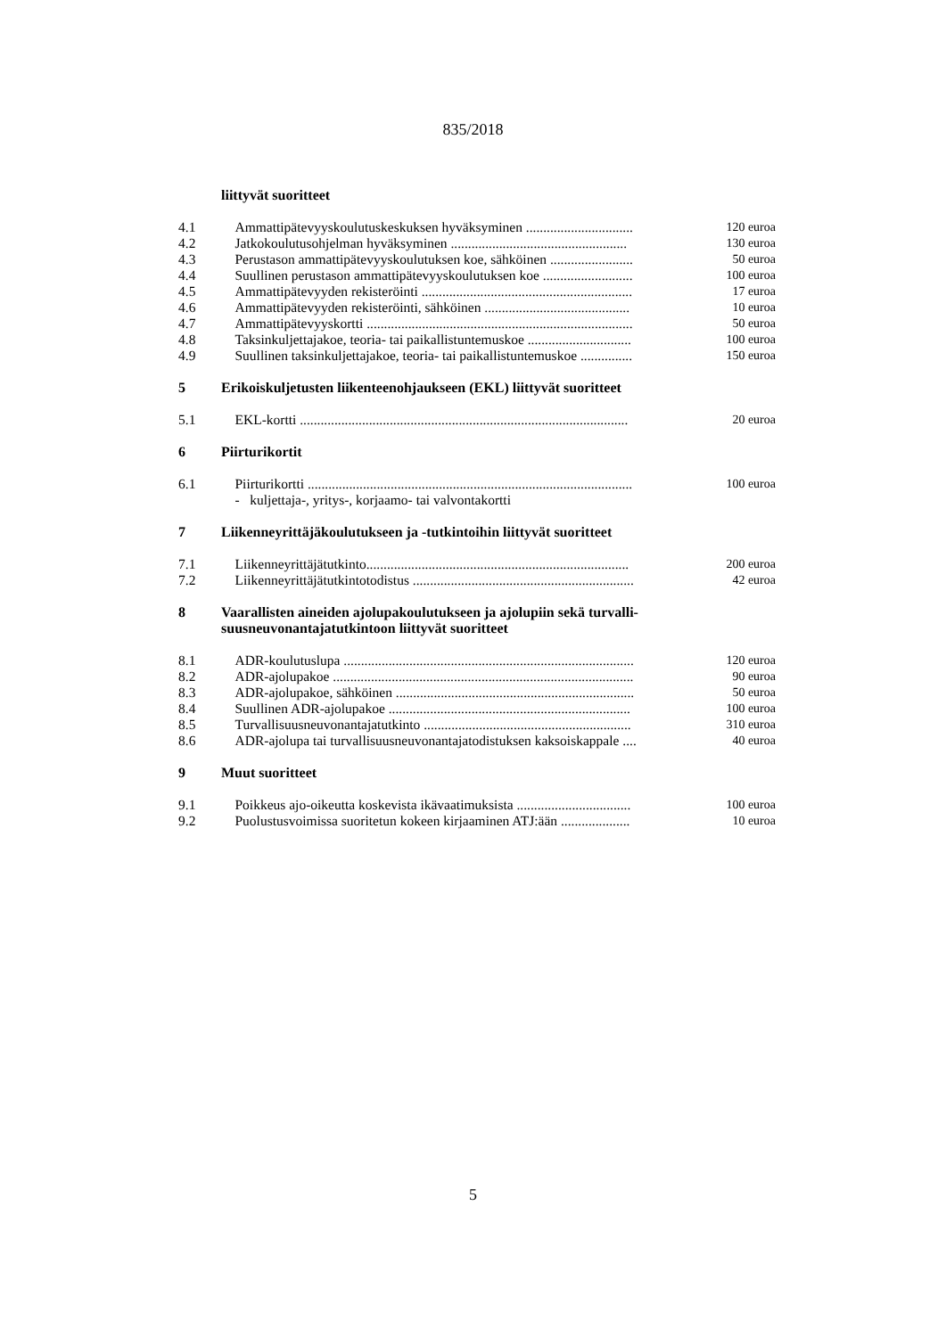835/2018
| | liittyvät suoritteet | |
| 4.1 | Ammattipätevyyskoulutuskeskuksen hyväksyminen ............................... | 120 euroa |
| 4.2 | Jatkokoulutusohjelman hyväksyminen ................................................... | 130 euroa |
| 4.3 | Perustason ammattipätevyyskoulutuksen koe, sähköinen ........................ | 50 euroa |
| 4.4 | Suullinen perustason ammattipätevyyskoulutuksen koe .......................... | 100 euroa |
| 4.5 | Ammattipätevyyden rekisteröinti ............................................................. | 17 euroa |
| 4.6 | Ammattipätevyyden rekisteröinti, sähköinen .......................................... | 10 euroa |
| 4.7 | Ammattipätevyyskortti ............................................................................. | 50 euroa |
| 4.8 | Taksinkuljettajakoe, teoria- tai paikallistuntemuskoe .............................. | 100 euroa |
| 4.9 | Suullinen taksinkuljettajakoe, teoria- tai paikallistuntemuskoe ............... | 150 euroa |
| 5 | Erikoiskuljetusten liikenteenohjaukseen (EKL) liittyvät suoritteet | |
| 5.1 | EKL-kortti ............................................................................................... | 20 euroa |
| 6 | Piirturikortit | |
| 6.1 | Piirturikortti .............................................................................................. | 100 euroa |
| | - kuljettaja-, yritys-, korjaamo- tai valvontakortti | |
| 7 | Liikenneyrittäjäkoulutukseen ja -tutkintoihin liittyvät suoritteet | |
| 7.1 | Liikenneyrittäjätutkinto............................................................................ | 200 euroa |
| 7.2 | Liikenneyrittäjätutkintotodistus ................................................................ | 42 euroa |
| 8 | Vaarallisten aineiden ajolupakoulutukseen ja ajolupiin sekä turvalli- suusneuvonantajatutkintoon liittyvät suoritteet | |
| 8.1 | ADR-koulutuslupa .................................................................................... | 120 euroa |
| 8.2 | ADR-ajolupakoe ....................................................................................... | 90 euroa |
| 8.3 | ADR-ajolupakoe, sähköinen ..................................................................... | 50 euroa |
| 8.4 | Suullinen ADR-ajolupakoe ...................................................................... | 100 euroa |
| 8.5 | Turvallisuusneuvonantajatutkinto ............................................................ | 310 euroa |
| 8.6 | ADR-ajolupa tai turvallisuusneuvonantajatodistuksen kaksoiskappale .... | 40 euroa |
| 9 | Muut suoritteet | |
| 9.1 | Poikkeus ajo-oikeutta koskevista ikävaatimuksista ................................. | 100 euroa |
| 9.2 | Puolustusvoimissa suoritetun kokeen kirjaaminen ATJ:ään .................... | 10 euroa |
5